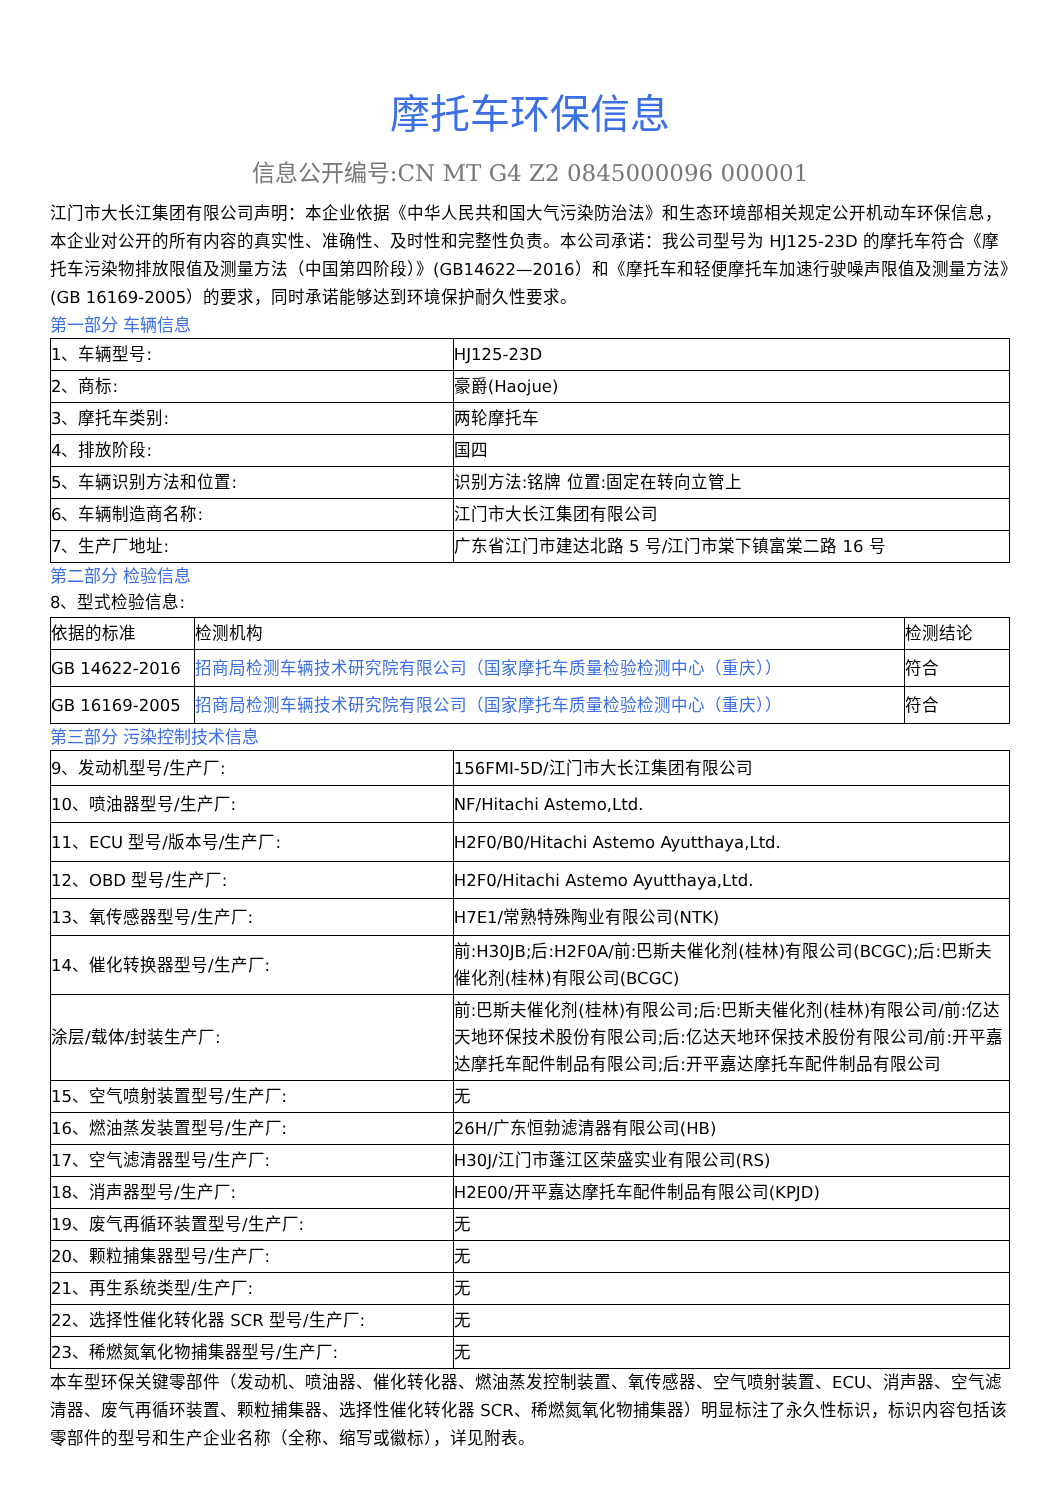摩托车环保信息
信息公开编号:CN MT G4 Z2 0845000096 000001
江门市大长江集团有限公司声明：本企业依据《中华人民共和国大气污染防治法》和生态环境部相关规定公开机动车环保信息，本企业对公开的所有内容的真实性、准确性、及时性和完整性负责。本公司承诺：我公司型号为 HJ125-23D 的摩托车符合《摩托车污染物排放限值及测量方法（中国第四阶段）》(GB14622—2016）和《摩托车和轻便摩托车加速行驶噪声限值及测量方法》(GB 16169-2005）的要求，同时承诺能够达到环境保护耐久性要求。
第一部分 车辆信息
| 1、车辆型号: | HJ125-23D |
| 2、商标: | 豪爵(Haojue) |
| 3、摩托车类别: | 两轮摩托车 |
| 4、排放阶段: | 国四 |
| 5、车辆识别方法和位置: | 识别方法:铭牌 位置:固定在转向立管上 |
| 6、车辆制造商名称: | 江门市大长江集团有限公司 |
| 7、生产厂地址: | 广东省江门市建达北路 5 号/江门市棠下镇富棠二路 16 号 |
第二部分 检验信息
8、型式检验信息:
| 依据的标准 | 检测机构 | 检测结论 |
| --- | --- | --- |
| GB 14622-2016 | 招商局检测车辆技术研究院有限公司（国家摩托车质量检验检测中心（重庆）） | 符合 |
| GB 16169-2005 | 招商局检测车辆技术研究院有限公司（国家摩托车质量检验检测中心（重庆）） | 符合 |
第三部分 污染控制技术信息
| 9、发动机型号/生产厂: | 156FMI-5D/江门市大长江集团有限公司 |
| 10、喷油器型号/生产厂: | NF/Hitachi Astemo,Ltd. |
| 11、ECU 型号/版本号/生产厂: | H2F0/B0/Hitachi Astemo Ayutthaya,Ltd. |
| 12、OBD 型号/生产厂: | H2F0/Hitachi Astemo Ayutthaya,Ltd. |
| 13、氧传感器型号/生产厂: | H7E1/常熟特殊陶业有限公司(NTK) |
| 14、催化转换器型号/生产厂: | 前:H30JB;后:H2F0A/前:巴斯夫催化剂(桂林)有限公司(BCGC);后:巴斯夫催化剂(桂林)有限公司(BCGC) |
| 涂层/载体/封装生产厂: | 前:巴斯夫催化剂(桂林)有限公司;后:巴斯夫催化剂(桂林)有限公司/前:亿达天地环保技术股份有限公司;后:亿达天地环保技术股份有限公司/前:开平嘉达摩托车配件制品有限公司;后:开平嘉达摩托车配件制品有限公司 |
| 15、空气喷射装置型号/生产厂: | 无 |
| 16、燃油蒸发装置型号/生产厂: | 26H/广东恒勃滤清器有限公司(HB) |
| 17、空气滤清器型号/生产厂: | H30J/江门市蓬江区荣盛实业有限公司(RS) |
| 18、消声器型号/生产厂: | H2E00/开平嘉达摩托车配件制品有限公司(KPJD) |
| 19、废气再循环装置型号/生产厂: | 无 |
| 20、颗粒捕集器型号/生产厂: | 无 |
| 21、再生系统类型/生产厂: | 无 |
| 22、选择性催化转化器 SCR 型号/生产厂: | 无 |
| 23、稀燃氮氧化物捕集器型号/生产厂: | 无 |
本车型环保关键零部件（发动机、喷油器、催化转化器、燃油蒸发控制装置、氧传感器、空气喷射装置、ECU、消声器、空气滤清器、废气再循环装置、颗粒捕集器、选择性催化转化器 SCR、稀燃氮氧化物捕集器）明显标注了永久性标识，标识内容包括该零部件的型号和生产企业名称（全称、缩写或徽标），详见附表。